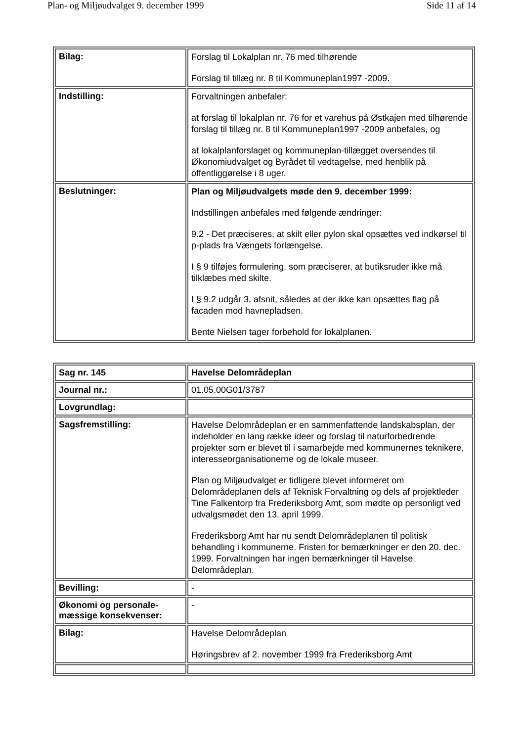Plan- og Miljøudvalget 9. december 1999 Side 11 af 14
| Bilag: | Forslag til Lokalplan nr. 76 med tilhørende Forslag til tillæg nr. 8 til Kommuneplan1997 -2009. |
| Indstilling: | Forvaltningen anbefaler: at forslag til lokalplan nr. 76 for et varehus på Østkajen med tilhørende forslag til tillæg nr. 8 til Kommuneplan1997 -2009 anbefales, og at lokalplanforslaget og kommuneplan-tillægget oversendes til Økonomiudvalget og Byrådet til vedtagelse, med henblik på offentliggørelse i 8 uger. |
| Beslutninger: | Plan og Miljøudvalgets møde den 9. december 1999: Indstillingen anbefales med følgende ændringer: 9.2 - Det præciseres, at skilt eller pylon skal opsættes ved indkørsel til p-plads fra Vængets forlængelse. I § 9 tilføjes formulering, som præciserer, at butiksruder ikke må tilklæbes med skilte. I § 9.2 udgår 3. afsnit, således at der ikke kan opsættes flag på facaden mod havnepladsen. Bente Nielsen tager forbehold for lokalplanen. |
| Sag nr. 145 | Havelse Delområdeplan |
| Journal nr.: | 01.05.00G01/3787 |
| Lovgrundlag: | |
| Sagsfremstilling: | Havelse Delområdeplan er en sammenfattende landskabsplan, der indeholder en lang række ideer og forslag til naturforbedrende projekter som er blevet til i samarbejde med kommunernes teknikere, interesseorganisationerne og de lokale museer. Plan og Miljøudvalget er tidligere blevet informeret om Delområdeplanen dels af Teknisk Forvaltning og dels af projektleder Tine Falkentorp fra Frederiksborg Amt, som mødte op personligt ved udvalgsmødet den 13. april 1999. Frederiksborg Amt har nu sendt Delområdeplanen til politisk behandling i kommunerne. Fristen for bemærkninger er den 20. dec. 1999. Forvaltningen har ingen bemærkninger til Havelse Delområdeplan. |
| Bevilling: | - |
| Økonomi og personale- mæssige konsekvenser: | - |
| Bilag: | Havelse Delområdeplan Høringsbrev af 2. november 1999 fra Frederiksborg Amt |